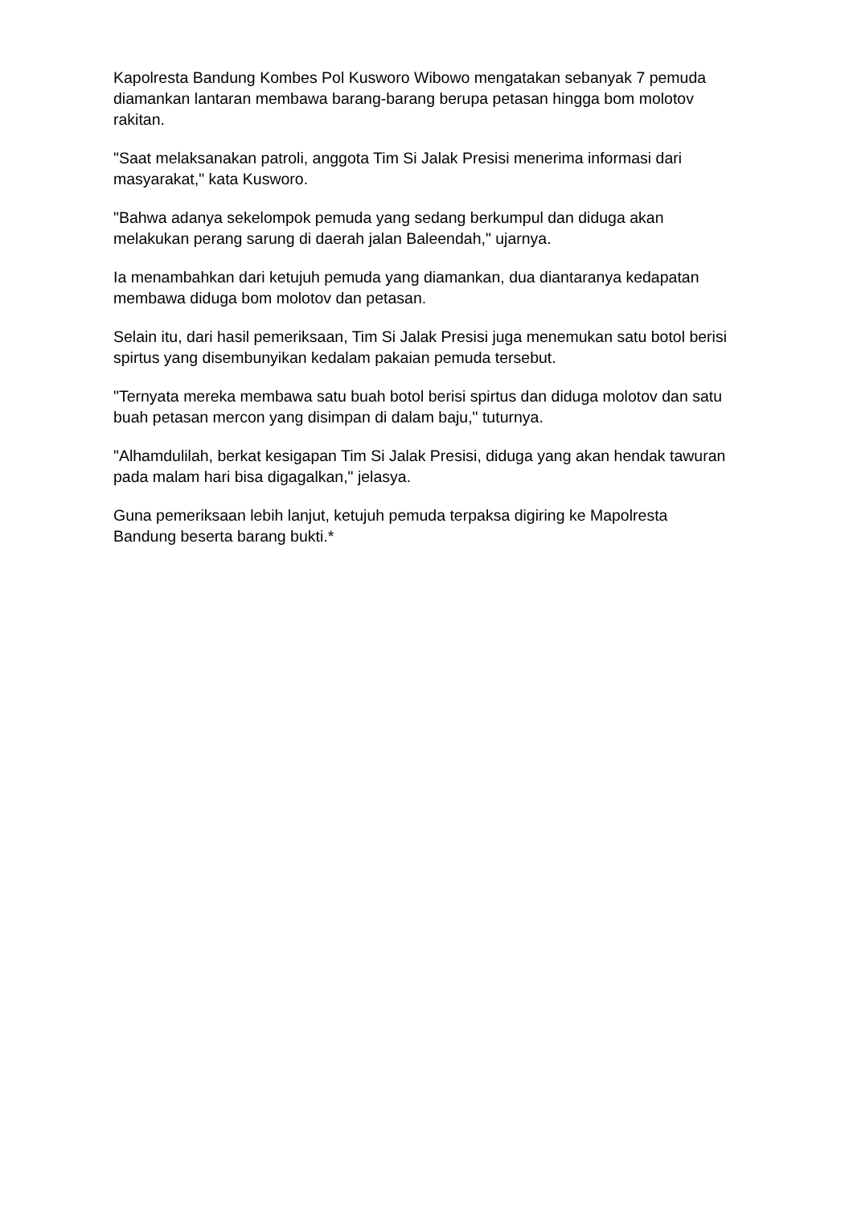Kapolresta Bandung Kombes Pol Kusworo Wibowo mengatakan sebanyak 7 pemuda diamankan lantaran membawa barang-barang berupa petasan hingga bom molotov rakitan.
"Saat melaksanakan patroli, anggota Tim Si Jalak Presisi menerima informasi dari masyarakat," kata Kusworo.
"Bahwa adanya sekelompok pemuda yang sedang berkumpul dan diduga akan melakukan perang sarung di daerah jalan Baleendah," ujarnya.
Ia menambahkan dari ketujuh pemuda yang diamankan, dua diantaranya kedapatan membawa diduga bom molotov dan petasan.
Selain itu, dari hasil pemeriksaan, Tim Si Jalak Presisi juga menemukan satu botol berisi spirtus yang disembunyikan kedalam pakaian pemuda tersebut.
"Ternyata mereka membawa satu buah botol berisi spirtus dan diduga molotov dan satu buah petasan mercon yang disimpan di dalam baju," tuturnya.
"Alhamdulilah, berkat kesigapan Tim Si Jalak Presisi, diduga yang akan hendak tawuran pada malam hari bisa digagalkan," jelasya.
Guna pemeriksaan lebih lanjut, ketujuh pemuda terpaksa digiring ke Mapolresta Bandung beserta barang bukti.*